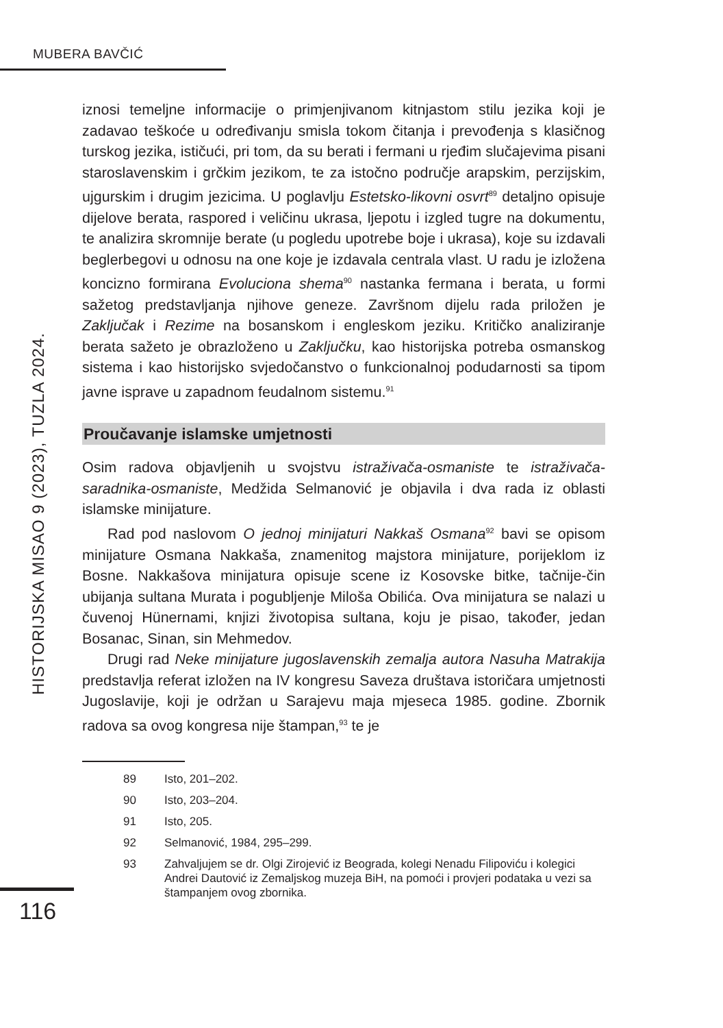MUBERA BAVČIĆ
HISTORIJSKA MISAO 9 (2023), TUZLA 2024.
iznosi temeljne informacije o primjenjivanom kitnjastom stilu jezika koji je zadavao teškoće u određivanju smisla tokom čitanja i prevođenja s klasičnog turskog jezika, ističući, pri tom, da su berati i fermani u rjeđim slučajevima pisani staroslavenskim i grčkim jezikom, te za istočno područje arapskim, perzijskim, ujgurskim i drugim jezicima. U poglavlju Estetsko-likovni osvrt<sup>89</sup> detaljno opisuje dijelove berata, raspored i veličinu ukrasa, ljepotu i izgled tugre na dokumentu, te analizira skromnije berate (u pogledu upotrebe boje i ukrasa), koje su izdavali beglerbegovi u odnosu na one koje je izdavala centrala vlast. U radu je izložena koncizno formirana Evoluciona shema<sup>90</sup> nastanka fermana i berata, u formi sažetog predstavljanja njihove geneze. Završnom dijelu rada priložen je Zaključak i Rezime na bosanskom i engleskom jeziku. Kritičko analiziranje berata sažeto je obrazloženo u Zaključku, kao historijska potreba osmanskog sistema i kao historijsko svjedočanstvo o funkcionalnoj podudarnosti sa tipom javne isprave u zapadnom feudalnom sistemu.<sup>91</sup>
Proučavanje islamske umjetnosti
Osim radova objavljenih u svojstvu istraživača-osmaniste te istraživača-saradnika-osmaniste, Medžida Selmanović je objavila i dva rada iz oblasti islamske minijature.
Rad pod naslovom O jednoj minijaturi Nakkaš Osmana<sup>92</sup> bavi se opisom minijature Osmana Nakkaša, znamenitog majstora minijature, porijeklom iz Bosne. Nakkašova minijatura opisuje scene iz Kosovske bitke, tačnije-čin ubijanja sultana Murata i pogubljenje Miloša Obilića. Ova minijatura se nalazi u čuvenoj Hünernami, knjizi životopisa sultana, koju je pisao, također, jedan Bosanac, Sinan, sin Mehmedov.
Drugi rad Neke minijature jugoslavenskih zemalja autora Nasuha Matrakija predstavlja referat izložen na IV kongresu Saveza društava istoričara umjetnosti Jugoslavije, koji je održan u Sarajevu maja mjeseca 1985. godine. Zbornik radova sa ovog kongresa nije štampan,<sup>93</sup> te je
89 Isto, 201–202.
90 Isto, 203–204.
91 Isto, 205.
92 Selmanović, 1984, 295–299.
93 Zahvaljujem se dr. Olgi Zirojević iz Beograda, kolegi Nenadu Filipoviću i kolegici Andrei Dautović iz Zemaljskog muzeja BiH, na pomoći i provjeri podataka u vezi sa štampanjem ovog zbornika.
116